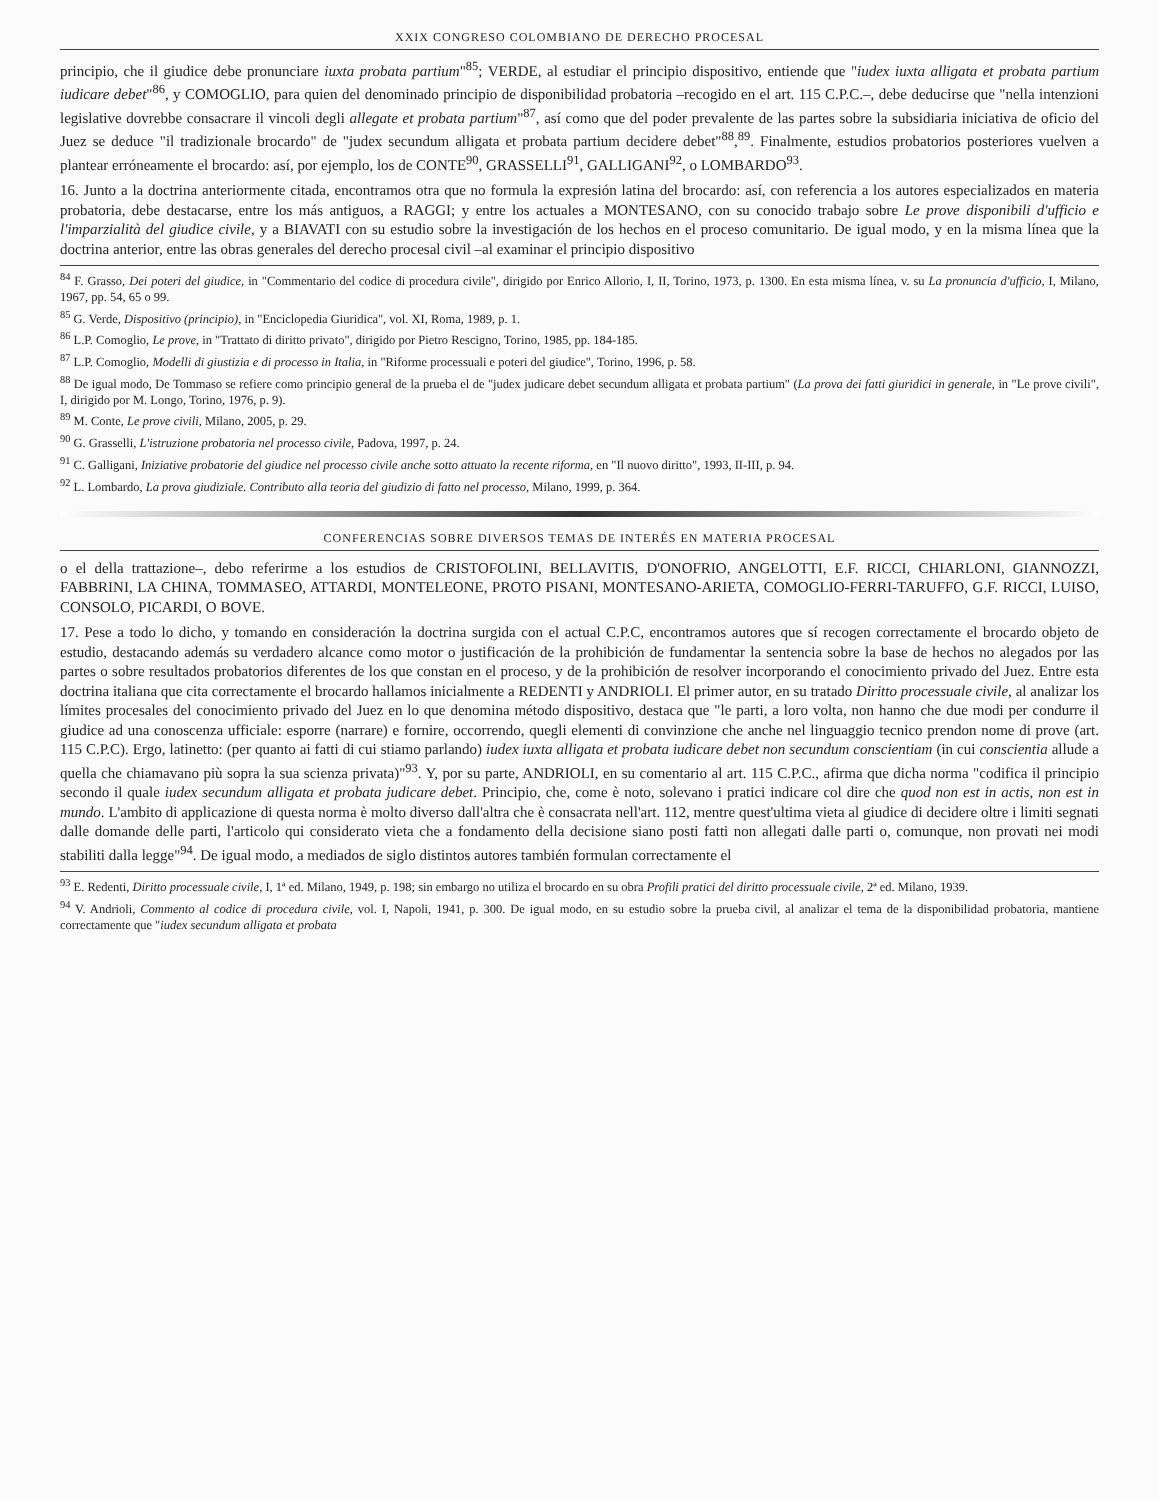XXIX CONGRESO COLOMBIANO DE DERECHO PROCESAL
principio, che il giudice debe pronunciare iuxta probata partium"<sup>85</sup>; VERDE, al estudiar el principio dispositivo, entiende que "iudex iuxta alligata et probata partium iudicare debet"<sup>86</sup>, y COMOGLIO, para quien del denominado principio de disponibilidad probatoria –recogido en el art. 115 C.P.C.–, debe deducirse que "nella intenzioni legislative dovrebbe consacrare il vincoli degli allegate et probata partium"<sup>87</sup>, así como que del poder prevalente de las partes sobre la subsidiaria iniciativa de oficio del Juez se deduce "il tradizionale brocardo" de "judex secundum alligata et probata partium decidere debet"<sup>88</sup>,<sup>89</sup>. Finalmente, estudios probatorios posteriores vuelven a plantear erróneamente el brocardo: así, por ejemplo, los de CONTE<sup>90</sup>, GRASSELLI<sup>91</sup>, GALLIGANI<sup>92</sup>, o LOMBARDO<sup>93</sup>.
16. Junto a la doctrina anteriormente citada, encontramos otra que no formula la expresión latina del brocardo: así, con referencia a los autores especializados en materia probatoria, debe destacarse, entre los más antiguos, a RAGGI; y entre los actuales a MONTESANO, con su conocido trabajo sobre Le prove disponibili d'ufficio e l'imparzialità del giudice civile, y a BIAVATI con su estudio sobre la investigación de los hechos en el proceso comunitario. De igual modo, y en la misma línea que la doctrina anterior, entre las obras generales del derecho procesal civil –al examinar el principio dispositivo
<sup>84</sup> F. Grasso, Dei poteri del giudice, in "Commentario del codice di procedura civile", dirigido por Enrico Allorio, I, II, Torino, 1973, p. 1300. En esta misma línea, v. su La pronuncia d'ufficio, I, Milano, 1967, pp. 54, 65 o 99.
<sup>85</sup> G. Verde, Dispositivo (principio), in "Enciclopedia Giuridica", vol. XI, Roma, 1989, p. 1.
<sup>86</sup> L.P. Comoglio, Le prove, in "Trattato di diritto privato", dirigido por Pietro Rescigno, Torino, 1985, pp. 184-185.
<sup>87</sup> L.P. Comoglio, Modelli di giustizia e di processo in Italia, in "Riforme processuali e poteri del giudice", Torino, 1996, p. 58.
<sup>88</sup> De igual modo, De Tommaso se refiere como principio general de la prueba el de "judex judicare debet secundum alligata et probata partium" (La prova dei fatti giuridici in generale, in "Le prove civili", I, dirigido por M. Longo, Torino, 1976, p. 9).
<sup>89</sup> M. Conte, Le prove civili, Milano, 2005, p. 29.
<sup>90</sup> G. Grasselli, L'istruzione probatoria nel processo civile, Padova, 1997, p. 24.
<sup>91</sup> C. Galligani, Iniziative probatorie del giudice nel processo civile anche sotto attuato la recente riforma, en "Il nuovo diritto", 1993, II-III, p. 94.
<sup>92</sup> L. Lombardo, La prova giudiziale. Contributo alla teoria del giudizio di fatto nel processo, Milano, 1999, p. 364.
CONFERENCIAS SOBRE DIVERSOS TEMAS DE INTERÉS EN MATERIA PROCESAL
o el della trattazione–, debo referirme a los estudios de CRISTOFOLINI, BELLAVITIS, D'ONOFRIO, ANGELOTTI, E.F. RICCI, CHIARLONI, GIANNOZZI, FABBRINI, LA CHINA, TOMMASEO, ATTARDI, MONTELEONE, PROTO PISANI, MONTESANO-ARIETA, COMOGLIO-FERRI-TARUFFO, G.F. RICCI, LUISO, CONSOLO, PICARDI, O BOVE.
17. Pese a todo lo dicho, y tomando en consideración la doctrina surgida con el actual C.P.C, encontramos autores que sí recogen correctamente el brocardo objeto de estudio, destacando además su verdadero alcance como motor o justificación de la prohibición de fundamentar la sentencia sobre la base de hechos no alegados por las partes o sobre resultados probatorios diferentes de los que constan en el proceso, y de la prohibición de resolver incorporando el conocimiento privado del Juez. Entre esta doctrina italiana que cita correctamente el brocardo hallamos inicialmente a REDENTI y ANDRIOLI. El primer autor, en su tratado Diritto processuale civile, al analizar los límites procesales del conocimiento privado del Juez en lo que denomina método dispositivo, destaca que "le parti, a loro volta, non hanno che due modi per condurre il giudice ad una conoscenza ufficiale: esporre (narrare) e fornire, occorrendo, quegli elementi di convinzione che anche nel linguaggio tecnico prendon nome di prove (art. 115 C.P.C). Ergo, latinetto: (per quanto ai fatti di cui stiamo parlando) iudex iuxta alligata et probata iudicare debet non secundum conscientiam (in cui conscientia allude a quella che chiamavano più sopra la sua scienza privata)"<sup>93</sup>. Y, por su parte, ANDRIOLI, en su comentario al art. 115 C.P.C., afirma que dicha norma "codifica il principio secondo il quale iudex secundum alligata et probata judicare debet. Principio, che, come è noto, solevano i pratici indicare col dire che quod non est in actis, non est in mundo. L'ambito di applicazione di questa norma è molto diverso dall'altra che è consacrata nell'art. 112, mentre quest'ultima vieta al giudice di decidere oltre i limiti segnati dalle domande delle parti, l'articolo qui considerato vieta che a fondamento della decisione siano posti fatti non allegati dalle parti o, comunque, non provati nei modi stabiliti dalla legge"<sup>94</sup>. De igual modo, a mediados de siglo distintos autores también formulan correctamente el
<sup>93</sup> E. Redenti, Diritto processuale civile, I, 1ª ed. Milano, 1949, p. 198; sin embargo no utiliza el brocardo en su obra Profili pratici del diritto processuale civile, 2ª ed. Milano, 1939.
<sup>94</sup> V. Andrioli, Commento al codice di procedura civile, vol. I, Napoli, 1941, p. 300. De igual modo, en su estudio sobre la prueba civil, al analizar el tema de la disponibilidad probatoria, mantiene correctamente que "iudex secundum alligata et probata